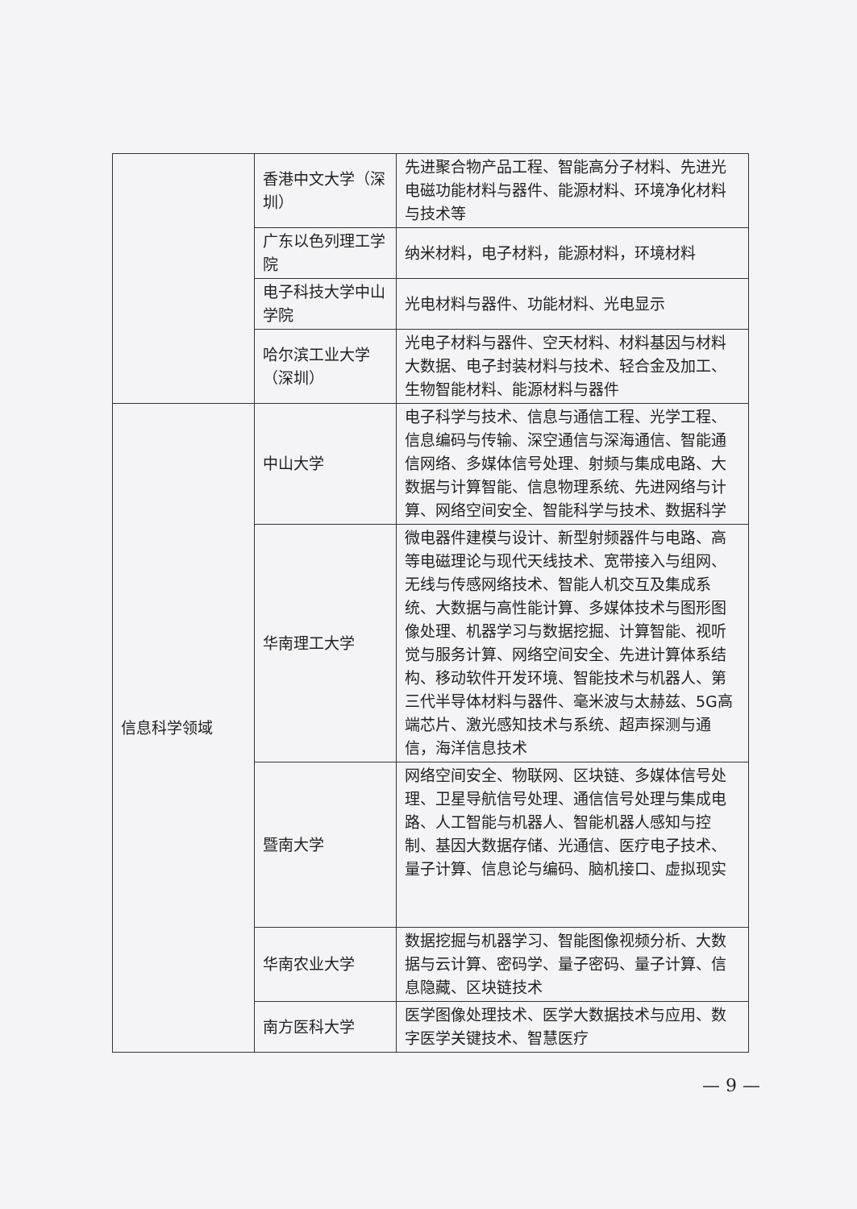| | 香港中文大学（深圳） | 先进聚合物产品工程、智能高分子材料、先进光电磁功能材料与器件、能源材料、环境净化材料与技术等 |
| | 广东以色列理工学院 | 纳米材料，电子材料，能源材料，环境材料 |
| | 电子科技大学中山学院 | 光电材料与器件、功能材料、光电显示 |
| | 哈尔滨工业大学（深圳） | 光电子材料与器件、空天材料、材料基因与材料大数据、电子封装材料与技术、轻合金及加工、生物智能材料、能源材料与器件 |
| 信息科学领域 | 中山大学 | 电子科学与技术、信息与通信工程、光学工程、信息编码与传输、深空通信与深海通信、智能通信网络、多媒体信号处理、射频与集成电路、大数据与计算智能、信息物理系统、先进网络与计算、网络空间安全、智能科学与技术、数据科学 |
| | 华南理工大学 | 微电器件建模与设计、新型射频器件与电路、高等电磁理论与现代天线技术、宽带接入与组网、无线与传感网络技术、智能人机交互及集成系统、大数据与高性能计算、多媒体技术与图形图像处理、机器学习与数据挖掘、计算智能、视听觉与服务计算、网络空间安全、先进计算体系结构、移动软件开发环境、智能技术与机器人、第三代半导体材料与器件、毫米波与太赫兹、5G高端芯片、激光感知技术与系统、超声探测与通信，海洋信息技术 |
| | 暨南大学 | 网络空间安全、物联网、区块链、多媒体信号处理、卫星导航信号处理、通信信号处理与集成电路、人工智能与机器人、智能机器人感知与控制、基因大数据存储、光通信、医疗电子技术、量子计算、信息论与编码、脑机接口、虚拟现实 |
| | 华南农业大学 | 数据挖掘与机器学习、智能图像视频分析、大数据与云计算、密码学、量子密码、量子计算、信息隐藏、区块链技术 |
| | 南方医科大学 | 医学图像处理技术、医学大数据技术与应用、数字医学关键技术、智慧医疗 |
— 9 —